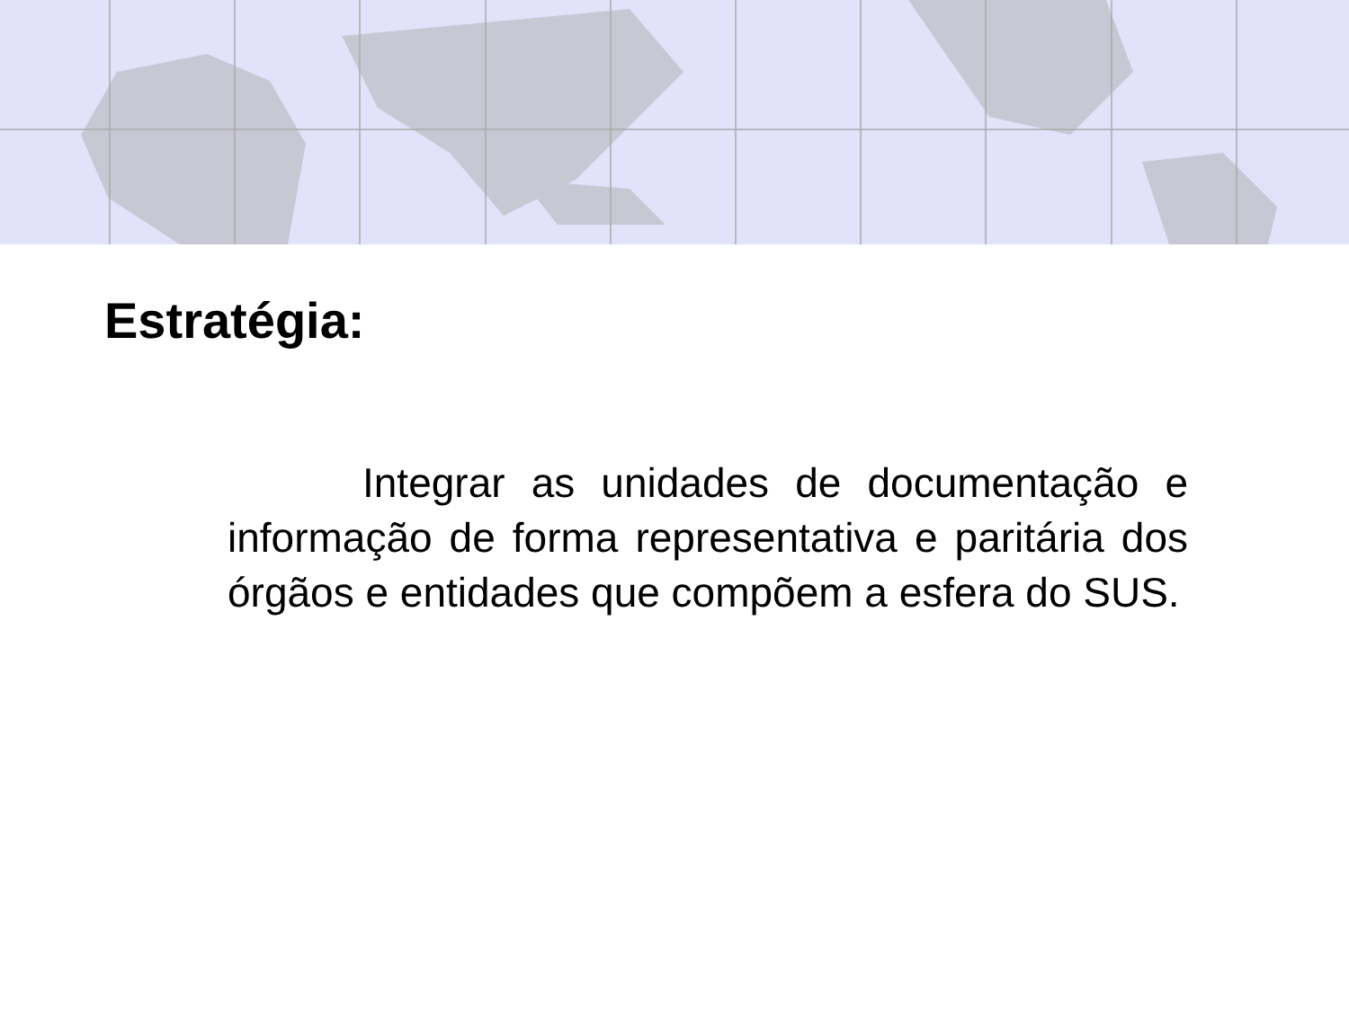Estratégia:
Integrar as unidades de documentação e informação de forma representativa e paritária dos órgãos e entidades que compõem a esfera do SUS.